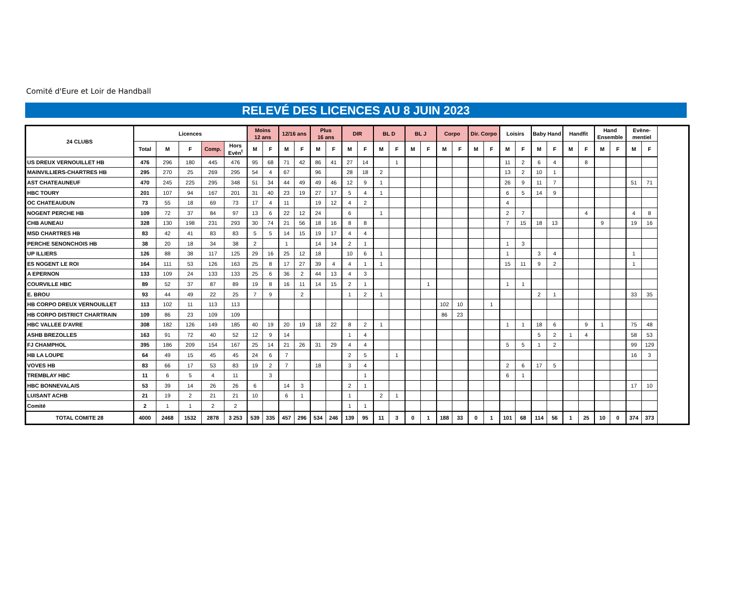Comité d'Eure et Loir de Handball
RELEVÉ DES LICENCES AU 8 JUIN 2023
| 24 CLUBS | Licences | | | | | Moins 12 ans | | 12/16 ans | | Plus 16 ans | | DIR | | BL D | | BL J | | Corpo | | Dir. Corpo | | Loisirs | | Baby Hand | | Handfit | | Hand Ensemble | | Evène- mentiel | |
| --- | --- | --- | --- | --- | --- | --- | --- | --- | --- | --- | --- | --- | --- | --- | --- | --- | --- | --- | --- | --- | --- | --- | --- | --- | --- | --- | --- | --- | --- | --- | --- |
| | Total | M | F | Comp. | Hors Evèn<sup>t</sup> | M | F | M | F | M | F | M | F | M | F | M | F | M | F | M | F | M | F | M | F | M | F | M | F | M | F |
| US DREUX VERNOUILLET HB | 476 | 296 | 180 | 445 | 476 | 95 | 68 | 71 | 42 | 86 | 41 | 27 | 14 | | 1 | | | | | | | 11 | 2 | 6 | 4 | | 8 | | | | |
| MAINVILLIERS-CHARTRES HB | 295 | 270 | 25 | 269 | 295 | 54 | 4 | 67 | | 96 | | 28 | 18 | 2 | | | | | | | | 13 | 2 | 10 | 1 | | | | | | |
| AST CHATEAUNEUF | 470 | 245 | 225 | 295 | 348 | 51 | 34 | 44 | 49 | 49 | 46 | 12 | 9 | 1 | | | | | | | | 26 | 9 | 11 | 7 | | | | | 51 | 71 |
| HBC TOURY | 201 | 107 | 94 | 167 | 201 | 31 | 40 | 23 | 19 | 27 | 17 | 5 | 4 | 1 | | | | | | | | 6 | 5 | 14 | 9 | | | | | | |
| OC CHATEAUDUN | 73 | 55 | 18 | 69 | 73 | 17 | 4 | 11 | | 19 | 12 | 4 | 2 | | | | | | | | | 4 | | | | | | | | | |
| NOGENT PERCHE HB | 109 | 72 | 37 | 84 | 97 | 13 | 6 | 22 | 12 | 24 | | 6 | | 1 | | | | | | | | 2 | 7 | | | | 4 | | | 4 | 8 |
| CHB AUNEAU | 328 | 130 | 198 | 231 | 293 | 30 | 74 | 21 | 56 | 18 | 16 | 8 | 8 | | | | | | | | | 7 | 15 | 18 | 13 | | | 9 | | 19 | 16 |
| MSD CHARTRES HB | 83 | 42 | 41 | 83 | 83 | 5 | 5 | 14 | 15 | 19 | 17 | 4 | 4 | | | | | | | | | | | | | | | | | | |
| PERCHE SENONCHOIS HB | 38 | 20 | 18 | 34 | 38 | 2 | | 1 | | 14 | 14 | 2 | 1 | | | | | | | | | 1 | 3 | | | | | | | | |
| UP ILLIERS | 126 | 88 | 38 | 117 | 125 | 29 | 16 | 25 | 12 | 18 | | 10 | 6 | 1 | | | | | | | | 1 | | 3 | 4 | | | | | 1 | |
| ES NOGENT LE ROI | 164 | 111 | 53 | 126 | 163 | 25 | 8 | 17 | 27 | 39 | 4 | 4 | 1 | 1 | | | | | | | | 15 | 11 | 9 | 2 | | | | | 1 | |
| A EPERNON | 133 | 109 | 24 | 133 | 133 | 25 | 6 | 36 | 2 | 44 | 13 | 4 | 3 | | | | | | | | | | | | | | | | | | |
| COURVILLE HBC | 89 | 52 | 37 | 87 | 89 | 19 | 8 | 16 | 11 | 14 | 15 | 2 | 1 | | | | 1 | | | | | 1 | 1 | | | | | | | | |
| E. BROU | 93 | 44 | 49 | 22 | 25 | 7 | 9 | | 2 | | | 1 | 2 | 1 | | | | | | | | | | 2 | 1 | | | | | 33 | 35 |
| HB CORPO DREUX VERNOUILLET | 113 | 102 | 11 | 113 | 113 | | | | | | | | | | | | | 102 | 10 | | 1 | | | | | | | | | | |
| HB CORPO DISTRICT CHARTRAIN | 109 | 86 | 23 | 109 | 109 | | | | | | | | | | | | | 86 | 23 | | | | | | | | | | | | |
| HBC VALLEE D'AVRE | 308 | 182 | 126 | 149 | 185 | 40 | 19 | 20 | 19 | 18 | 22 | 8 | 2 | 1 | | | | | | | | 1 | 1 | 18 | 6 | | 9 | 1 | | 75 | 48 |
| ASHB BREZOLLES | 163 | 91 | 72 | 40 | 52 | 12 | 9 | 14 | | | | 1 | 4 | | | | | | | | | | | 5 | 2 | 1 | 4 | | | 58 | 53 |
| FJ CHAMPHOL | 395 | 186 | 209 | 154 | 167 | 25 | 14 | 21 | 26 | 31 | 29 | 4 | 4 | | | | | | | | | 5 | 5 | 1 | 2 | | | | | 99 | 129 |
| HB LA LOUPE | 64 | 49 | 15 | 45 | 45 | 24 | 6 | 7 | | | | 2 | 5 | | 1 | | | | | | | | | | | | | | | 16 | 3 |
| VOVES HB | 83 | 66 | 17 | 53 | 83 | 19 | 2 | 7 | | 18 | | 3 | 4 | | | | | | | | | 2 | 6 | 17 | 5 | | | | | | |
| TREMBLAY HBC | 11 | 6 | 5 | 4 | 11 | | 3 | | | | | | 1 | | | | | | | | | 6 | 1 | | | | | | | | |
| HBC BONNEVALAIS | 53 | 39 | 14 | 26 | 26 | 6 | | 14 | 3 | | | 2 | 1 | | | | | | | | | | | | | | | | | 17 | 10 |
| LUISANT ACHB | 21 | 19 | 2 | 21 | 21 | 10 | | 6 | 1 | | | 1 | | 2 | 1 | | | | | | | | | | | | | | | | |
| Comité | 2 | 1 | 1 | 2 | 2 | | | | | | | 1 | 1 | | | | | | | | | | | | | | | | | | |
| TOTAL COMITE 28 | 4000 | 2468 | 1532 | 2878 | 3 253 | 539 | 335 | 457 | 296 | 534 | 246 | 139 | 95 | 11 | 3 | 0 | 1 | 188 | 33 | 0 | 1 | 101 | 68 | 114 | 56 | 1 | 25 | 10 | 0 | 374 | 373 |